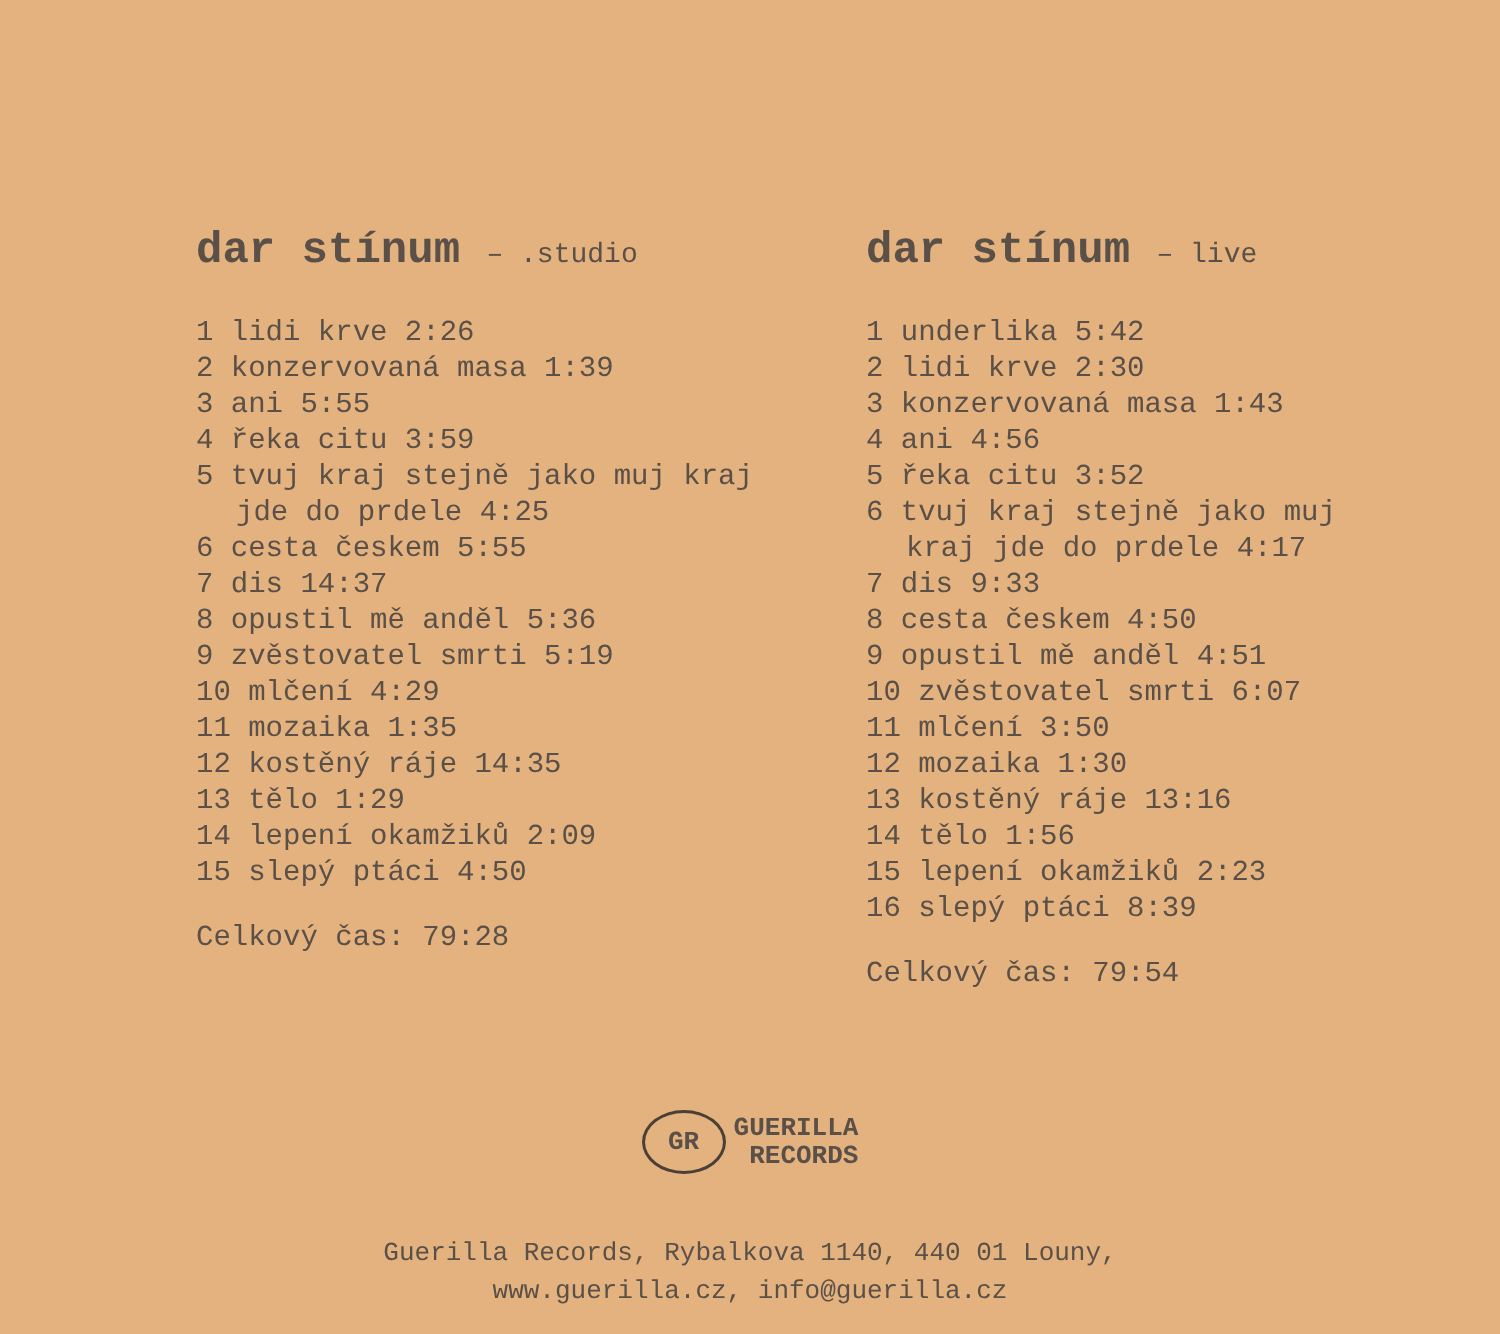dar stínum – .studio
1 lidi krve 2:26
2 konzervovaná masa 1:39
3 ani 5:55
4 řeka citu 3:59
5 tvuj kraj stejně jako muj kraj
jde do prdele 4:25
6 cesta českem 5:55
7 dis 14:37
8 opustil mě anděl 5:36
9 zvěstovatel smrti 5:19
10 mlčení 4:29
11 mozaika 1:35
12 kostěný ráje 14:35
13 tělo 1:29
14 lepení okamžiků 2:09
15 slepý ptáci 4:50
Celkový čas: 79:28
dar stínum – live
1 underlika 5:42
2 lidi krve 2:30
3 konzervovaná masa 1:43
4 ani 4:56
5 řeka citu 3:52
6 tvuj kraj stejně jako muj
kraj jde do prdele 4:17
7 dis 9:33
8 cesta českem 4:50
9 opustil mě anděl 4:51
10 zvěstovatel smrti 6:07
11 mlčení 3:50
12 mozaika 1:30
13 kostěný ráje 13:16
14 tělo 1:56
15 lepení okamžiků 2:23
16 slepý ptáci 8:39
Celkový čas: 79:54
GR GUERILLA
RECORDS
Guerilla Records, Rybalkova 1140, 440 01 Louny,
www.guerilla.cz, info@guerilla.cz